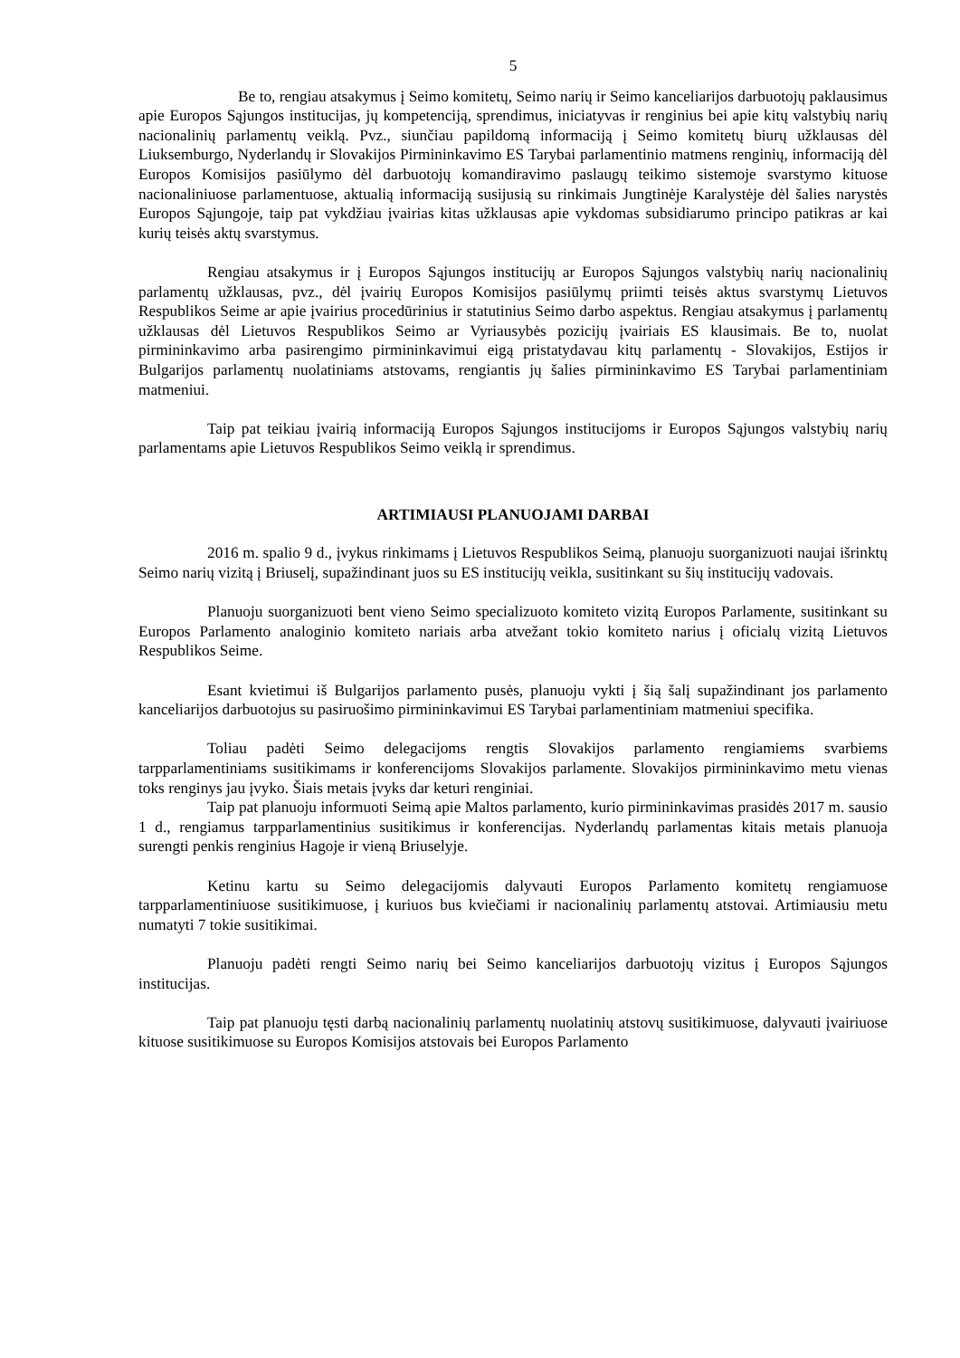5
Be to, rengiau atsakymus į Seimo komitetų, Seimo narių ir Seimo kanceliarijos darbuotojų paklausimus apie Europos Sąjungos institucijas, jų kompetenciją, sprendimus, iniciatyvas ir renginius bei apie kitų valstybių narių nacionalinių parlamentų veiklą. Pvz., siunčiau papildomą informaciją į Seimo komitetų biurų užklausas dėl Liuksemburgo, Nyderlandų ir Slovakijos Pirmininkavimo ES Tarybai parlamentinio matmens renginių, informaciją dėl Europos Komisijos pasiūlymo dėl darbuotojų komandiravimo paslaugų teikimo sistemoje svarstymo kituose nacionaliniuose parlamentuose, aktualią informaciją susijusią su rinkimais Jungtinėje Karalystėje dėl šalies narystės Europos Sąjungoje, taip pat vykdžiau įvairias kitas užklausas apie vykdomas subsidiarumo principo patikras ar kai kurių teisės aktų svarstymus.
Rengiau atsakymus ir į Europos Sąjungos institucijų ar Europos Sąjungos valstybių narių nacionalinių parlamentų užklausas, pvz., dėl įvairių Europos Komisijos pasiūlymų priimti teisės aktus svarstymų Lietuvos Respublikos Seime ar apie įvairius procedūrinius ir statutinius Seimo darbo aspektus. Rengiau atsakymus į parlamentų užklausas dėl Lietuvos Respublikos Seimo ar Vyriausybės pozicijų įvairiais ES klausimais. Be to, nuolat pirmininkavimo arba pasirengimo pirmininkavimui eigą pristatydavau kitų parlamentų - Slovakijos, Estijos ir Bulgarijos parlamentų nuolatiniams atstovams, rengiantis jų šalies pirmininkavimo ES Tarybai parlamentiniam matmeniui.
Taip pat teikiau įvairią informaciją Europos Sąjungos institucijoms ir Europos Sąjungos valstybių narių parlamentams apie Lietuvos Respublikos Seimo veiklą ir sprendimus.
ARTIMIAUSI PLANUOJAMI DARBAI
2016 m. spalio 9 d., įvykus rinkimams į Lietuvos Respublikos Seimą, planuoju suorganizuoti naujai išrinktų Seimo narių vizitą į Briuselį, supažindinant juos su ES institucijų veikla, susitinkant su šių institucijų vadovais.
Planuoju suorganizuoti bent vieno Seimo specializuoto komiteto vizitą Europos Parlamente, susitinkant su Europos Parlamento analoginio komiteto nariais arba atvežant tokio komiteto narius į oficialų vizitą Lietuvos Respublikos Seime.
Esant kvietimui iš Bulgarijos parlamento pusės, planuoju vykti į šią šalį supažindinant jos parlamento kanceliarijos darbuotojus su pasiruošimo pirmininkavimui ES Tarybai parlamentiniam matmeniui specifika.
Toliau padėti Seimo delegacijoms rengtis Slovakijos parlamento rengiamiems svarbiems tarpparlamentiniams susitikimams ir konferencijoms Slovakijos parlamente. Slovakijos pirmininkavimo metu vienas toks renginys jau įvyko. Šiais metais įvyks dar keturi renginiai.
Taip pat planuoju informuoti Seimą apie Maltos parlamento, kurio pirmininkavimas prasidės 2017 m. sausio 1 d., rengiamus tarpparlamentinius susitikimus ir konferencijas. Nyderlandų parlamentas kitais metais planuoja surengti penkis renginius Hagoje ir vieną Briuselyje.
Ketinu kartu su Seimo delegacijomis dalyvauti Europos Parlamento komitetų rengiamuose tarpparlamentiniuose susitikimuose, į kuriuos bus kviečiami ir nacionalinių parlamentų atstovai. Artimiausiu metu numatyti 7 tokie susitikimai.
Planuoju padėti rengti Seimo narių bei Seimo kanceliarijos darbuotojų vizitus į Europos Sąjungos institucijas.
Taip pat planuoju tęsti darbą nacionalinių parlamentų nuolatinių atstovų susitikimuose, dalyvauti įvairiuose kituose susitikimuose su Europos Komisijos atstovais bei Europos Parlamento